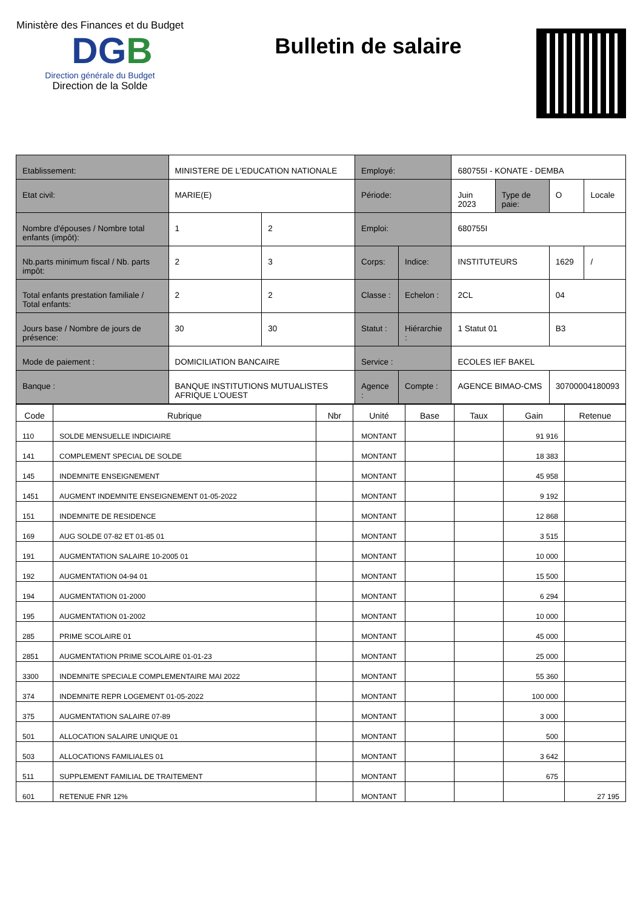Ministère des Finances et du Budget
DGB
Direction générale du Budget
Direction de la Solde
Bulletin de salaire
| Etablissement: | MINISTERE DE L'EDUCATION NATIONALE | | Employé: | | 680755I - KONATE - DEMBA | | | |
| Etat civil: | MARIE(E) | | Période: | | Juin 2023 | Type de paie: | O | Locale |
| Nombre d'épouses / Nombre total enfants (impôt): | 1 | 2 | Emploi: | | 680755I | | | |
| Nb.parts minimum fiscal / Nb. parts impôt: | 2 | 3 | Corps: | Indice: | INSTITUTEURS | | 1629 | / |
| Total enfants prestation familiale / Total enfants: | 2 | 2 | Classe : | Echelon : | 2CL | | 04 | |
| Jours base / Nombre de jours de présence: | 30 | 30 | Statut : | Hiérarchie : | 1 Statut 01 | | B3 | |
| Mode de paiement : | DOMICILIATION BANCAIRE | | Service : | | ECOLES IEF BAKEL | | | |
| Banque : | BANQUE INSTITUTIONS MUTUALISTES AFRIQUE L'OUEST | | Agence : | Compte : | AGENCE BIMAO-CMS | | 30700004180093 | |
| Code | Rubrique | Nbr | Unité | Base | Taux | Gain | Retenue |
| --- | --- | --- | --- | --- | --- | --- | --- |
| 110 | SOLDE MENSUELLE INDICIAIRE | | MONTANT | | | 91 916 | |
| 141 | COMPLEMENT SPECIAL DE SOLDE | | MONTANT | | | 18 383 | |
| 145 | INDEMNITE ENSEIGNEMENT | | MONTANT | | | 45 958 | |
| 1451 | AUGMENT INDEMNITE ENSEIGNEMENT 01-05-2022 | | MONTANT | | | 9 192 | |
| 151 | INDEMNITE DE RESIDENCE | | MONTANT | | | 12 868 | |
| 169 | AUG SOLDE 07-82 ET 01-85 01 | | MONTANT | | | 3 515 | |
| 191 | AUGMENTATION SALAIRE 10-2005 01 | | MONTANT | | | 10 000 | |
| 192 | AUGMENTATION 04-94 01 | | MONTANT | | | 15 500 | |
| 194 | AUGMENTATION 01-2000 | | MONTANT | | | 6 294 | |
| 195 | AUGMENTATION 01-2002 | | MONTANT | | | 10 000 | |
| 285 | PRIME SCOLAIRE 01 | | MONTANT | | | 45 000 | |
| 2851 | AUGMENTATION PRIME SCOLAIRE 01-01-23 | | MONTANT | | | 25 000 | |
| 3300 | INDEMNITE SPECIALE COMPLEMENTAIRE MAI 2022 | | MONTANT | | | 55 360 | |
| 374 | INDEMNITE REPR LOGEMENT 01-05-2022 | | MONTANT | | | 100 000 | |
| 375 | AUGMENTATION SALAIRE 07-89 | | MONTANT | | | 3 000 | |
| 501 | ALLOCATION SALAIRE UNIQUE 01 | | MONTANT | | | 500 | |
| 503 | ALLOCATIONS FAMILIALES 01 | | MONTANT | | | 3 642 | |
| 511 | SUPPLEMENT FAMILIAL DE TRAITEMENT | | MONTANT | | | 675 | |
| 601 | RETENUE FNR 12% | | MONTANT | | | | 27 195 |